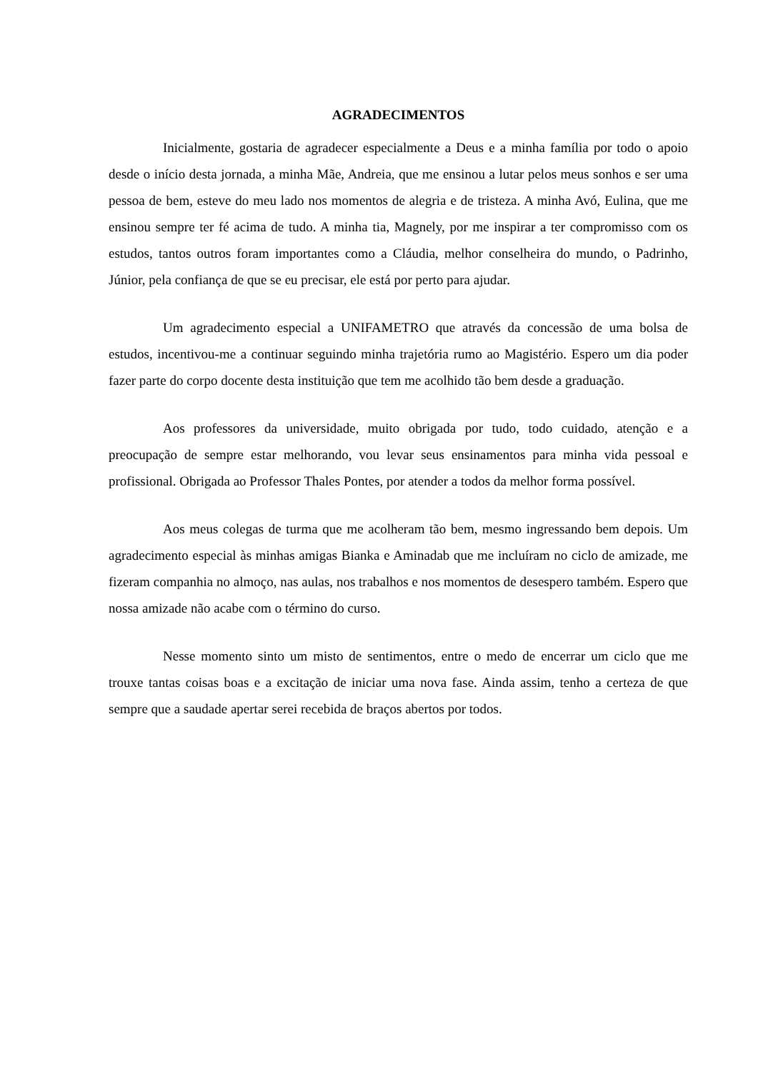AGRADECIMENTOS
Inicialmente, gostaria de agradecer especialmente a Deus e a minha família por todo o apoio desde o início desta jornada, a minha Mãe, Andreia, que me ensinou a lutar pelos meus sonhos e ser uma pessoa de bem, esteve do meu lado nos momentos de alegria e de tristeza. A minha Avó, Eulina, que me ensinou sempre ter fé acima de tudo. A minha tia, Magnely, por me inspirar a ter compromisso com os estudos, tantos outros foram importantes como a Cláudia, melhor conselheira do mundo, o Padrinho, Júnior, pela confiança de que se eu precisar, ele está por perto para ajudar.
Um agradecimento especial a UNIFAMETRO que através da concessão de uma bolsa de estudos, incentivou-me a continuar seguindo minha trajetória rumo ao Magistério. Espero um dia poder fazer parte do corpo docente desta instituição que tem me acolhido tão bem desde a graduação.
Aos professores da universidade, muito obrigada por tudo, todo cuidado, atenção e a preocupação de sempre estar melhorando, vou levar seus ensinamentos para minha vida pessoal e profissional. Obrigada ao Professor Thales Pontes, por atender a todos da melhor forma possível.
Aos meus colegas de turma que me acolheram tão bem, mesmo ingressando bem depois. Um agradecimento especial às minhas amigas Bianka e Aminadab que me incluíram no ciclo de amizade, me fizeram companhia no almoço, nas aulas, nos trabalhos e nos momentos de desespero também. Espero que nossa amizade não acabe com o término do curso.
Nesse momento sinto um misto de sentimentos, entre o medo de encerrar um ciclo que me trouxe tantas coisas boas e a excitação de iniciar uma nova fase. Ainda assim, tenho a certeza de que sempre que a saudade apertar serei recebida de braços abertos por todos.